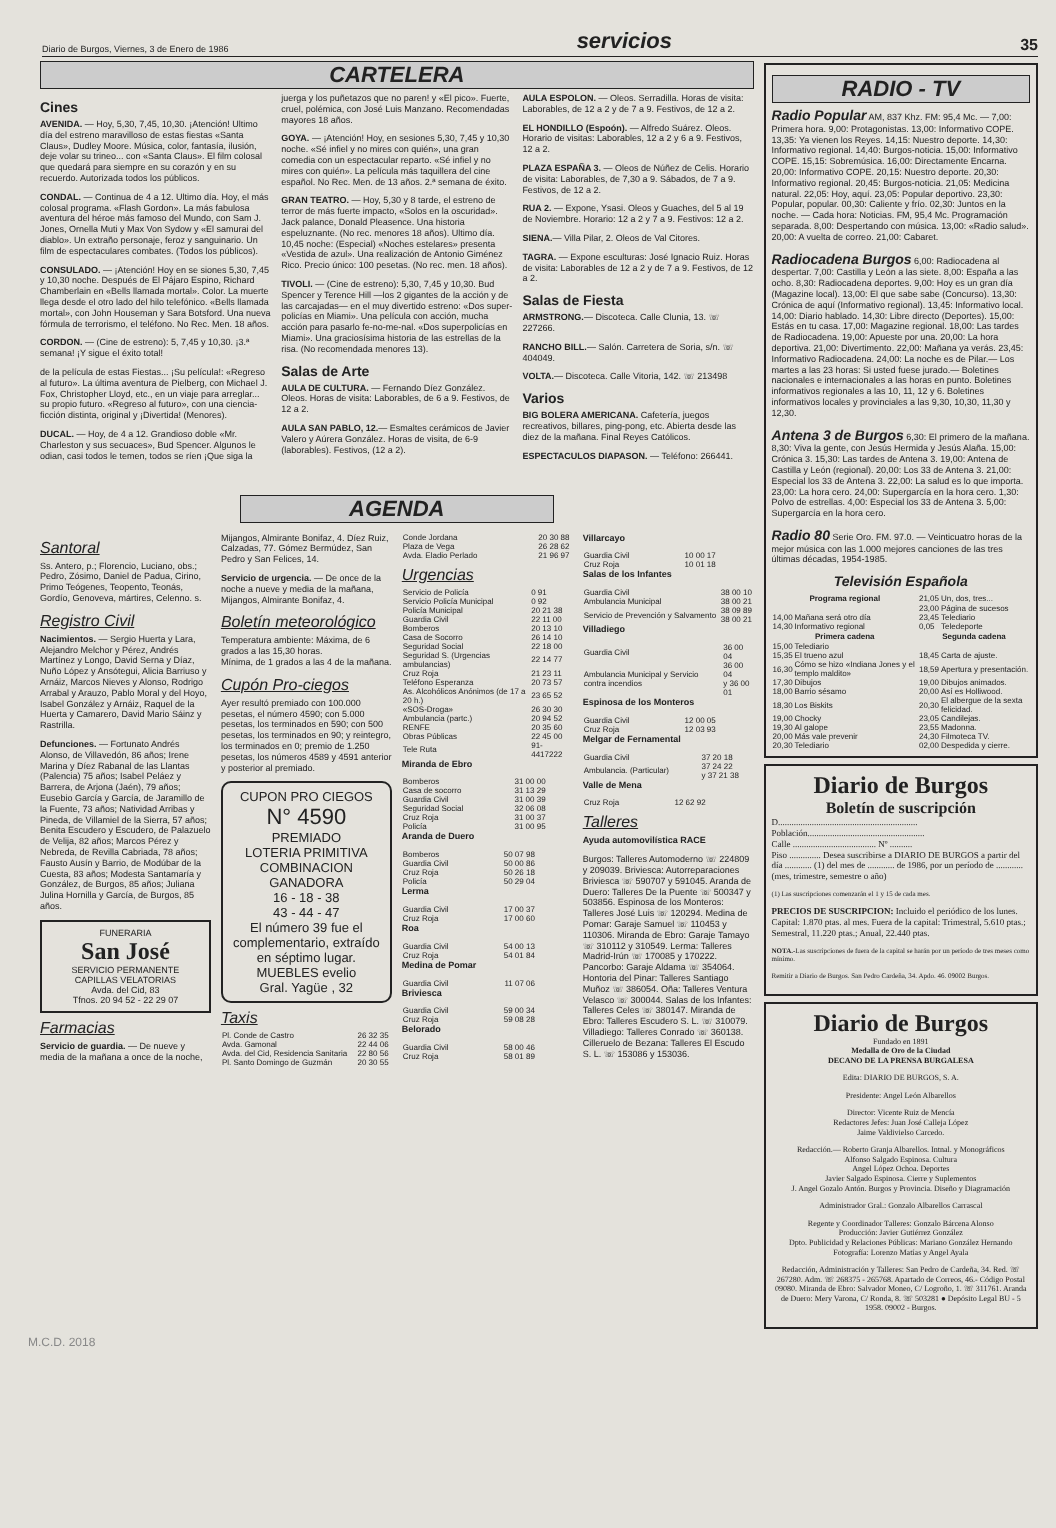Diario de Burgos, Viernes, 3 de Enero de 1986 servicios 35
CARTELERA
Cines
AVENIDA. — Hoy, 5,30, 7,45, 10,30. ¡Atención! Ultimo día del estreno maravilloso de estas fiestas «Santa Claus», Dudley Moore. Música, color, fantasía, ilusión, deje volar su trineo... con «Santa Claus». El film colosal que quedará para siempre en su corazón y en su recuerdo. Autorizada todos los públicos.
CONDAL. — Continua de 4 a 12. Ultimo día. Hoy, el más colosal programa. «Flash Gordon». La más fabulosa aventura del héroe más famoso del Mundo, con Sam J. Jones, Ornella Muti y Max Von Sydow y «El samurai del diablo». Un extraño personaje, feroz y sanguinario. Un film de espectaculares combates. (Todos los públicos).
CONSULADO. — ¡Atención! Hoy en se siones 5,30, 7,45 y 10,30 noche. Después de El Pájaro Espino, Richard Chamberlain en «Bells llamada mortal». Color. La muerte llega desde el otro lado del hilo telefónico. «Bells llamada mortal», con John Houseman y Sara Botsford. Una nueva fórmula de terrorismo, el teléfono. No Rec. Men. 18 años.
CORDON. — (Cine de estreno): 5, 7,45 y 10,30. ¡3.ª semana! ¡Y sigue el éxito total!
de la película de estas Fiestas... ¡Su película!: «Regreso al futuro». La última aventura de Pielberg, con Michael J. Fox, Christopher Lloyd, etc., en un viaje para arreglar... su propio futuro. «Regreso al futuro», con una ciencia-ficción distinta, original y ¡Divertida! (Menores).
DUCAL. — Hoy, de 4 a 12. Grandioso doble «Mr. Charleston y sus secuaces», Bud Spencer. Algunos le odian, casi todos le temen, todos se ríen ¡Que siga la juerga y los puñetazos que no paren! y «El pico». Fuerte, cruel, polémica, con José Luis Manzano. Recomendadas mayores 18 años.
GOYA. — ¡Atención! Hoy, en sesiones 5,30, 7,45 y 10,30 noche. «Sé infiel y no mires con quién», una gran comedia con un espectacular reparto. «Sé infiel y no mires con quién». La película más taquillera del cine español. No Rec. Men. de 13 años. 2.ª semana de éxito.
GRAN TEATRO. — Hoy, 5,30 y 8 tarde, el estreno de terror de más fuerte impacto, «Solos en la oscuridad». Jack palance, Donald Pleasence. Una historia espeluznante. (No rec. menores 18 años). Ultimo día. 10,45 noche: (Especial) «Noches estelares» presenta «Vestida de azul». Una realización de Antonio Giménez Rico. Precio único: 100 pesetas. (No rec. men. 18 años).
TIVOLI. — (Cine de estreno): 5,30, 7,45 y 10,30. Bud Spencer y Terence Hill —los 2 gigantes de la acción y de las carcajadas— en el muy divertido estreno: «Dos super-policías en Miami». Una película con acción, mucha acción para pasarlo fe-no-me-nal. «Dos superpolicías en Miami». Una graciosísima historia de las estrellas de la risa. (No recomendada menores 13).
Salas de Arte
AULA DE CULTURA. — Fernando Díez González. Oleos. Horas de visita: Laborables, de 6 a 9. Festivos, de 12 a 2.
AULA SAN PABLO, 12.— Esmaltes cerámicos de Javier Valero y Aúrera González. Horas de visita, de 6-9 (laborables). Festivos, (12 a 2).
AULA ESPOLON. — Oleos. Serradilla. Horas de visita: Laborables, de 12 a 2 y de 7 a 9. Festivos, de 12 a 2.
EL HONDILLO (Espoón). — Alfredo Suárez. Oleos. Horario de visitas: Laborables, 12 a 2 y 6 a 9. Festivos, 12 a 2.
PLAZA ESPAÑA 3. — Oleos de Núñez de Celis. Horario de visita: Laborables, de 7,30 a 9. Sábados, de 7 a 9. Festivos, de 12 a 2.
RUA 2. — Expone, Ysasi. Oleos y Guaches, del 5 al 19 de Noviembre. Horario: 12 a 2 y 7 a 9. Festivos: 12 a 2.
SIENA.— Villa Pilar, 2. Oleos de Val Citores.
TAGRA. — Expone esculturas: José Ignacio Ruiz. Horas de visita: Laborables de 12 a 2 y de 7 a 9. Festivos, de 12 a 2.
Salas de Fiesta
ARMSTRONG.— Discoteca. Calle Clunia, 13. ☏ 227266.
RANCHO BILL.— Salón. Carretera de Soria, s/n. ☏ 404049.
VOLTA.— Discoteca. Calle Vitoria, 142. ☏ 213498
Varios
BIG BOLERA AMERICANA. Cafetería, juegos recreativos, billares, ping-pong, etc. Abierta desde las diez de la mañana. Final Reyes Católicos.
ESPECTACULOS DIAPASON. — Teléfono: 266441.
AGENDA
Santoral
Ss. Antero, p.; Florencio, Luciano, obs.; Pedro, Zósimo, Daniel de Padua, Cirino, Primo Teógenes, Teopento, Teonás, Gordío, Genoveva, mártires, Celenno. s.
Registro Civil
Nacimientos. — Sergio Huerta y Lara, Alejandro Melchor y Pérez, Andrés Martínez y Longo, David Serna y Díaz, Nuño López y Ansótegui, Alicia Barriuso y Arnáiz, Marcos Nieves y Alonso, Rodrigo Arrabal y Arauzo, Pablo Moral y del Hoyo, Isabel González y Arnáiz, Raquel de la Huerta y Camarero, David Mario Sáinz y Rastrilla.
Defunciones. — Fortunato Andrés Alonso, de Villavedón, 86 años; Irene Marina y Díez Rabanal de las Llantas (Palencia) 75 años; Isabel Peláez y Barrera, de Arjona (Jaén), 79 años; Eusebio García y García, de Jaramillo de la Fuente, 73 años; Natividad Arribas y Pineda, de Villamiel de la Sierra, 57 años; Benita Escudero y Escudero, de Palazuelo de Velija, 82 años; Marcos Pérez y Nebreda, de Revilla Cabriada, 78 años; Fausto Ausín y Barrio, de Modúbar de la Cuesta, 83 años; Modesta Santamaría y González, de Burgos, 85 años; Juliana Julina Hornilla y García, de Burgos, 85 años.
FUNERARIA
San José
SERVICIO PERMANENTE
CAPILLAS VELATORIAS
Avda. del Cid, 83
Tfnos. 20 94 52 - 22 29 07
Farmacias
Servicio de guardia. — De nueve y media de la mañana a once de la noche, Mijangos, Almirante Bonifaz, 4. Díez Ruiz, Calzadas, 77. Gómez Bermúdez, San Pedro y San Felices, 14.
Servicio de urgencia. — De once de la noche a nueve y media de la mañana, Mijangos, Almirante Bonifaz, 4.
Boletín meteorológico
Temperatura ambiente: Máxima, de 6 grados a las 15,30 horas.
Mínima, de 1 grados a las 4 de la mañana.
Cupón Pro-ciegos
Ayer resultó premiado con 100.000 pesetas, el número 4590; con 5.000 pesetas, los terminados en 590; con 500 pesetas, los terminados en 90; y reintegro, los terminados en 0; premio de 1.250 pesetas, los números 4589 y 4591 anterior y posterior al premiado.
CUPON PRO CIEGOS
N° 4590
PREMIADO
LOTERIA PRIMITIVA
COMBINACION GANADORA
16 - 18 - 38
43 - 44 - 47
El número 39 fue el complementario, extraído en séptimo lugar.
MUEBLES evelio
Gral. Yagüe , 32
Taxis
| Pl. Conde de Castro | 26 32 35 |
| Avda. Gamonal | 22 44 06 |
| Avda. del Cid, Residencia Sanitaria | 22 80 56 |
| Pl. Santo Domingo de Guzmán | 20 30 55 |
| Conde Jordana | 20 30 88 |
| Plaza de Vega | 26 28 62 |
| Avda. Eladio Perlado | 21 96 97 |
Urgencias
| Servicio de Policía | 0 91 |
| Servicio Policía Municipal | 0 92 |
| Policía Municipal | 20 21 38 |
| Guardia Civil | 22 11 00 |
| Bomberos | 20 13 10 |
| Casa de Socorro | 26 14 10 |
| Seguridad Social | 22 18 00 |
| Seguridad S. (Urgencias ambulancias) | 22 14 77 |
| Cruz Roja | 21 23 11 |
| Teléfono Esperanza | 20 73 57 |
| As. Alcohólicos Anónimos (de 17 a 20 h.) | 23 65 52 |
| «SOS-Droga» | 26 30 30 |
| Ambulancia (partc.) | 20 94 52 |
| RENFE | 20 35 60 |
| Obras Públicas | 22 45 00 |
| Tele Ruta | 91-4417222 |
Miranda de Ebro
| Bomberos | 31 00 00 |
| Casa de socorro | 31 13 29 |
| Guardia Civil | 31 00 39 |
| Seguridad Social | 32 06 08 |
| Cruz Roja | 31 00 37 |
| Policía | 31 00 95 |
Aranda de Duero
| Bomberos | 50 07 98 |
| Guardia Civil | 50 00 86 |
| Cruz Roja | 50 26 18 |
| Policía | 50 29 04 |
Lerma
| Guardia Civil | 17 00 37 |
| Cruz Roja | 17 00 60 |
Roa
| Guardia Civil | 54 00 13 |
| Cruz Roja | 54 01 84 |
Medina de Pomar
| Guardia Civil | 11 07 06 |
Briviesca
| Guardia Civil | 59 00 34 |
| Cruz Roja | 59 08 28 |
Belorado
| Guardia Civil | 58 00 46 |
| Cruz Roja | 58 01 89 |
Villarcayo
| Guardia Civil | 10 00 17 |
| Cruz Roja | 10 01 18 |
Salas de los Infantes
| Guardia Civil | 38 00 10 |
| Ambulancia Municipal | 38 00 21 |
| Servicio de Prevención y Salvamento | 38 09 89 38 00 21 |
Villadiego
| Guardia Civil | 36 00 04 |
| Ambulancia Municipal y Servicio contra incendios | 36 00 04 y 36 00 01 |
Espinosa de los Monteros
| Guardia Civil | 12 00 05 |
| Cruz Roja | 12 03 93 |
Melgar de Fernamental
| Guardia Civil | 37 20 18 |
| Ambulancia. (Particular) | 37 24 22 y 37 21 38 |
Valle de Mena
| Cruz Roja | 12 62 92 |
Talleres
Ayuda automovilística RACE
Burgos: Talleres Automoderno ☏ 224809 y 209039. Briviesca: Autorreparaciones Briviesca ☏ 590707 y 591045. Aranda de Duero: Talleres De la Puente ☏ 500347 y 503856. Espinosa de los Monteros: Talleres José Luis ☏ 120294. Medina de Pomar: Garaje Samuel ☏ 110453 y 110306. Miranda de Ebro: Garaje Tamayo ☏ 310112 y 310549. Lerma: Talleres Madrid-Irún ☏ 170085 y 170222. Pancorbo: Garaje Aldama ☏ 354064. Hontoria del Pinar: Talleres Santiago Muñoz ☏ 386054. Oña: Talleres Ventura Velasco ☏ 300044. Salas de los Infantes: Talleres Celes ☏ 380147. Miranda de Ebro: Talleres Escudero S. L. ☏ 310079. Villadiego: Talleres Conrado ☏ 360138. Cilleruelo de Bezana: Talleres El Escudo S. L. ☏ 153086 y 153036.
RADIO - TV
Radio Popular AM, 837 Khz. FM: 95,4 Mc. — 7,00: Primera hora. 9,00: Protagonistas. 13,00: Informativo COPE. 13,35: Ya vienen los Reyes. 14,15: Nuestro deporte. 14,30: Informativo regional. 14,40: Burgos-noticia. 15,00: Informativo COPE. 15,15: Sobremúsica. 16,00: Directamente Encarna. 20,00: Informativo COPE. 20,15: Nuestro deporte. 20,30: Informativo regional. 20,45: Burgos-noticia. 21,05: Medicina natural. 22,05: Hoy, aquí. 23,05: Popular deportivo. 23,30: Popular, popular. 00,30: Caliente y frío. 02,30: Juntos en la noche. — Cada hora: Noticias. FM, 95,4 Mc. Programación separada. 8,00: Despertando con música. 13,00: «Radio salud». 20,00: A vuelta de correo. 21,00: Cabaret.
Radiocadena Burgos 6,00: Radiocadena al despertar. 7,00: Castilla y León a las siete. 8,00: España a las ocho. 8,30: Radiocadena deportes. 9,00: Hoy es un gran día (Magazine local). 13,00: El que sabe sabe (Concurso). 13,30: Crónica de aquí (Informativo regional). 13,45: Informativo local. 14,00: Diario hablado. 14,30: Libre directo (Deportes). 15,00: Estás en tu casa. 17,00: Magazine regional. 18,00: Las tardes de Radiocadena. 19,00: Apueste por una. 20,00: La hora deportiva. 21,00: Divertimento. 22,00: Mañana ya verás. 23,45: Informativo Radiocadena. 24,00: La noche es de Pilar.— Los martes a las 23 horas: Si usted fuese jurado.— Boletines nacionales e internacionales a las horas en punto. Boletines informativos regionales a las 10, 11, 12 y 6. Boletines informativos locales y provinciales a las 9,30, 10,30, 11,30 y 12,30.
Antena 3 de Burgos 6,30: El primero de la mañana. 8,30: Viva la gente, con Jesús Hermida y Jesús Alaña. 15,00: Crónica 3. 15,30: Las tardes de Antena 3. 19,00: Antena de Castilla y León (regional). 20,00: Los 33 de Antena 3. 21,00: Especial los 33 de Antena 3. 22,00: La salud es lo que importa. 23,00: La hora cero. 24,00: Supergarcía en la hora cero. 1,30: Polvo de estrellas. 4,00: Especial los 33 de Antena 3. 5,00: Supergarcía en la hora cero.
Radio 80 Serie Oro. FM. 97.0. — Veinticuatro horas de la mejor música con las 1.000 mejores canciones de las tres últimas décadas, 1954-1985.
Televisión Española
| Programa regional | | 21,05 | Un, dos, tres... |
| | | 23,00 | Página de sucesos |
| 14,00 | Mañana será otro día | 23,45 | Telediario |
| 14,30 | Informativo regional | 0,05 | Teledeporte |
| Primera cadena | | Segunda cadena | |
| 15,00 | Telediario | | |
| 15,35 | El trueno azul | 18,45 | Carta de ajuste. |
| 16,30 | Cómo se hizo «Indiana Jones y el templo maldito» | 18,59 | Apertura y presentación. |
| 17,30 | Dibujos | 19,00 | Dibujos animados. |
| 18,00 | Barrio sésamo | 20,00 | Así es Holliwood. |
| 18,30 | Los Biskits | 20,30 | El albergue de la sexta felicidad. |
| 19,00 | Chocky | 23,05 | Candilejas. |
| 19,30 | Al galope | 23,55 | Madonna. |
| 20,00 | Más vale prevenir | 24,30 | Filmoteca TV. |
| 20,30 | Telediario | 02,00 | Despedida y cierre. |
Diario de Burgos
Boletín de suscripción
D..............................................................
Población....................................................
Calle ..................................... Nº ..........
Piso .............. Desea suscribirse a DIARIO DE BURGOS a partir del día ............ (1) del mes de ............ de 1986, por un período de ............ (mes, trimestre, semestre o año)
(1) Las suscripciones comenzarán el 1 y 15 de cada mes.
PRECIOS DE SUSCRIPCION: Incluido el periódico de los lunes. Capital: 1.870 ptas. al mes. Fuera de la capital: Trimestral, 5.610 ptas.; Semestral, 11.220 ptas.; Anual, 22.440 ptas.
NOTA.-Las suscripciones de fuera de la capital se harán por un período de tres meses como mínimo.
Remitir a Diario de Burgos. San Pedro Cardeña, 34. Apdo. 46. 09002 Burgos.
Diario de Burgos
Fundado en 1891
Medalla de Oro de la Ciudad
DECANO DE LA PRENSA BURGALESA
Edita: DIARIO DE BURGOS, S. A.
Presidente: Angel León Albarellos
Director: Vicente Ruiz de Mencía
Redactores Jefes: Juan José Calleja López
Jaime Valdivielso Carcedo.
Redacción.— Roberto Granja Albarellos. Intnal. y Monográficos
Alfonso Salgado Espinosa. Cultura
Angel López Ochoa. Deportes
Javier Salgado Espinosa. Cierre y Suplementos
J. Angel Gozalo Antón. Burgos y Provincia. Diseño y Diagramación
Administrador Gral.: Gonzalo Albarellos Carrascal
Regente y Coordinador Talleres: Gonzalo Bárcena Alonso
Producción: Javier Gutiérrez González
Dpto. Publicidad y Relaciones Públicas: Mariano González Hernando
Fotografía: Lorenzo Matías y Angel Ayala
Redacción, Administración y Talleres: San Pedro de Cardeña, 34. Red. ☏ 267280. Adm. ☏ 268375 - 265768. Apartado de Correos, 46.- Código Postal 09080. Miranda de Ebro: Salvador Moneo, C/ Logroño, 1. ☏ 311761. Aranda de Duero: Mery Varona, C/ Ronda, 8. ☏ 503281 ● Depósito Legal BU - 5 1958. 09002 - Burgos.
M.C.D. 2018